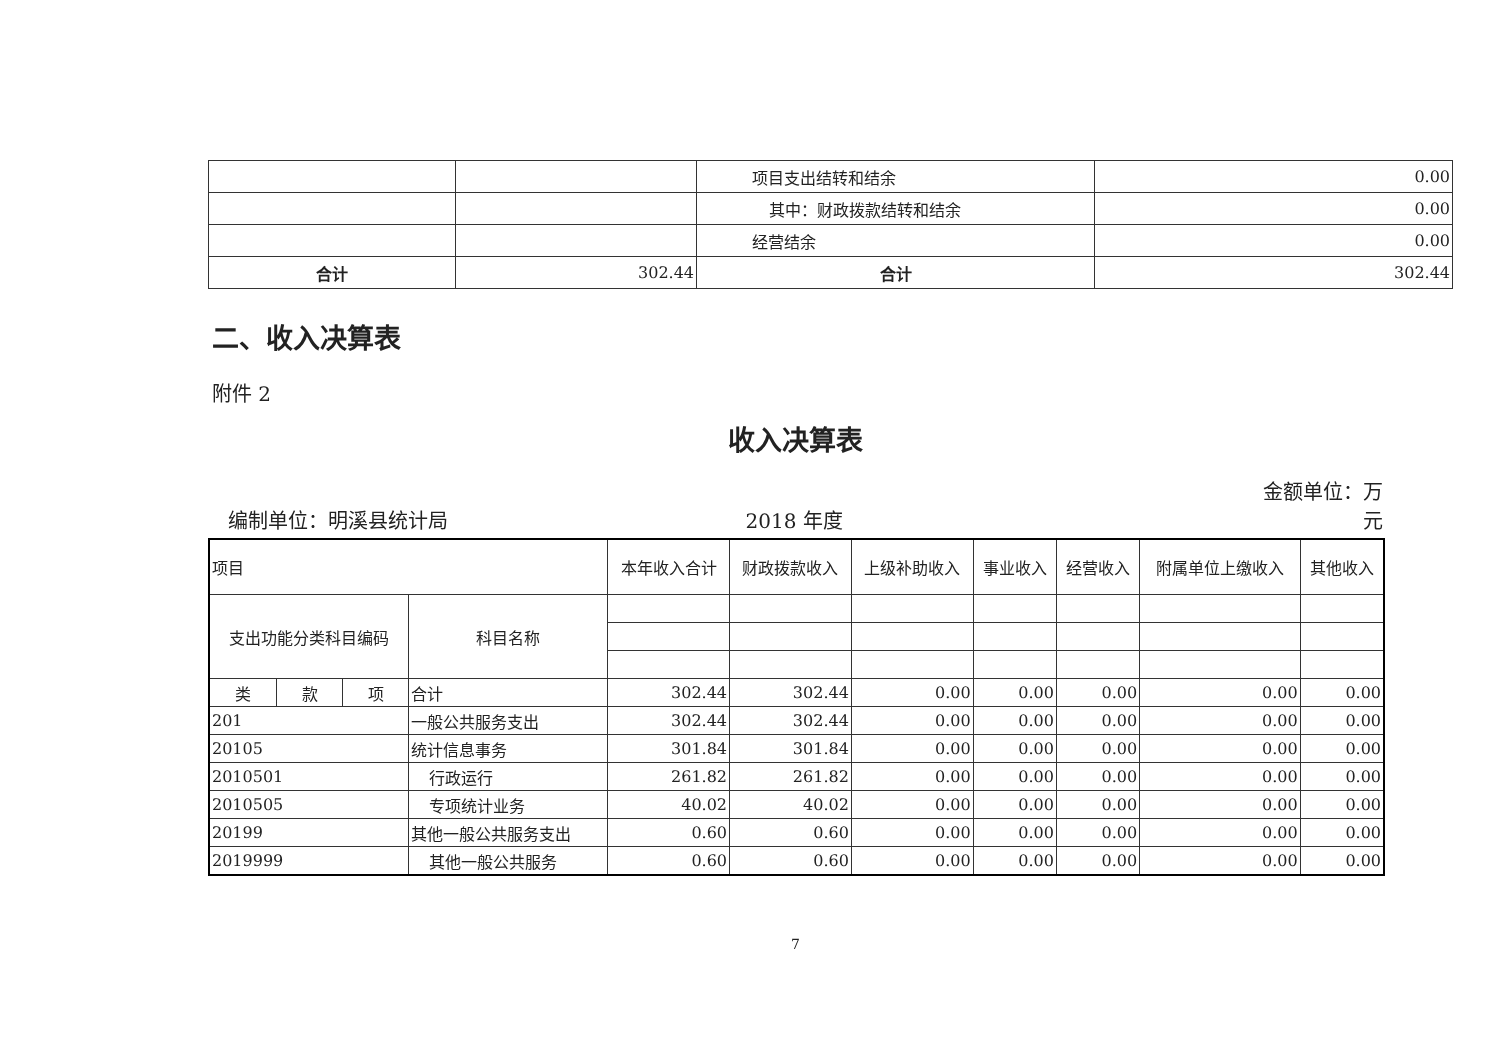| | | 项目支出结转和结余 | 0.00 |
| | | 其中：财政拨款结转和结余 | 0.00 |
| | | 经营结余 | 0.00 |
| 合计 | 302.44 | 合计 | 302.44 |
二、收入决算表
附件 2
收入决算表
编制单位：明溪县统计局 2018 年度 金额单位：万元
| 项目 | | | | 本年收入合计 | 财政拨款收入 | 上级补助收入 | 事业收入 | 经营收入 | | 附属单位上缴收入 | 其他收入 |
| 支出功能分类科目编码 | | | 科目名称 | | | | | | | | |
| 类 | 款 | 项 | 合计 | 302.44 | 302.44 | 0.00 | 0.00 | 0.00 | | 0.00 | 0.00 |
| 201 | | | 一般公共服务支出 | 302.44 | 302.44 | 0.00 | 0.00 | 0.00 | | 0.00 | 0.00 |
| 20105 | | | 统计信息事务 | 301.84 | 301.84 | 0.00 | 0.00 | | 0.00 | 0.00 | 0.00 |
| 2010501 | | | 行政运行 | 261.82 | 261.82 | 0.00 | 0.00 | | 0.00 | 0.00 | 0.00 |
| 2010505 | | | 专项统计业务 | 40.02 | 40.02 | 0.00 | 0.00 | | 0.00 | 0.00 | 0.00 |
| 20199 | | | 其他一般公共服务支出 | 0.60 | 0.60 | 0.00 | 0.00 | | 0.00 | 0.00 | 0.00 |
| 2019999 | | | 其他一般公共服务 | 0.60 | 0.60 | 0.00 | 0.00 | | 0.00 | 0.00 | 0.00 |
7